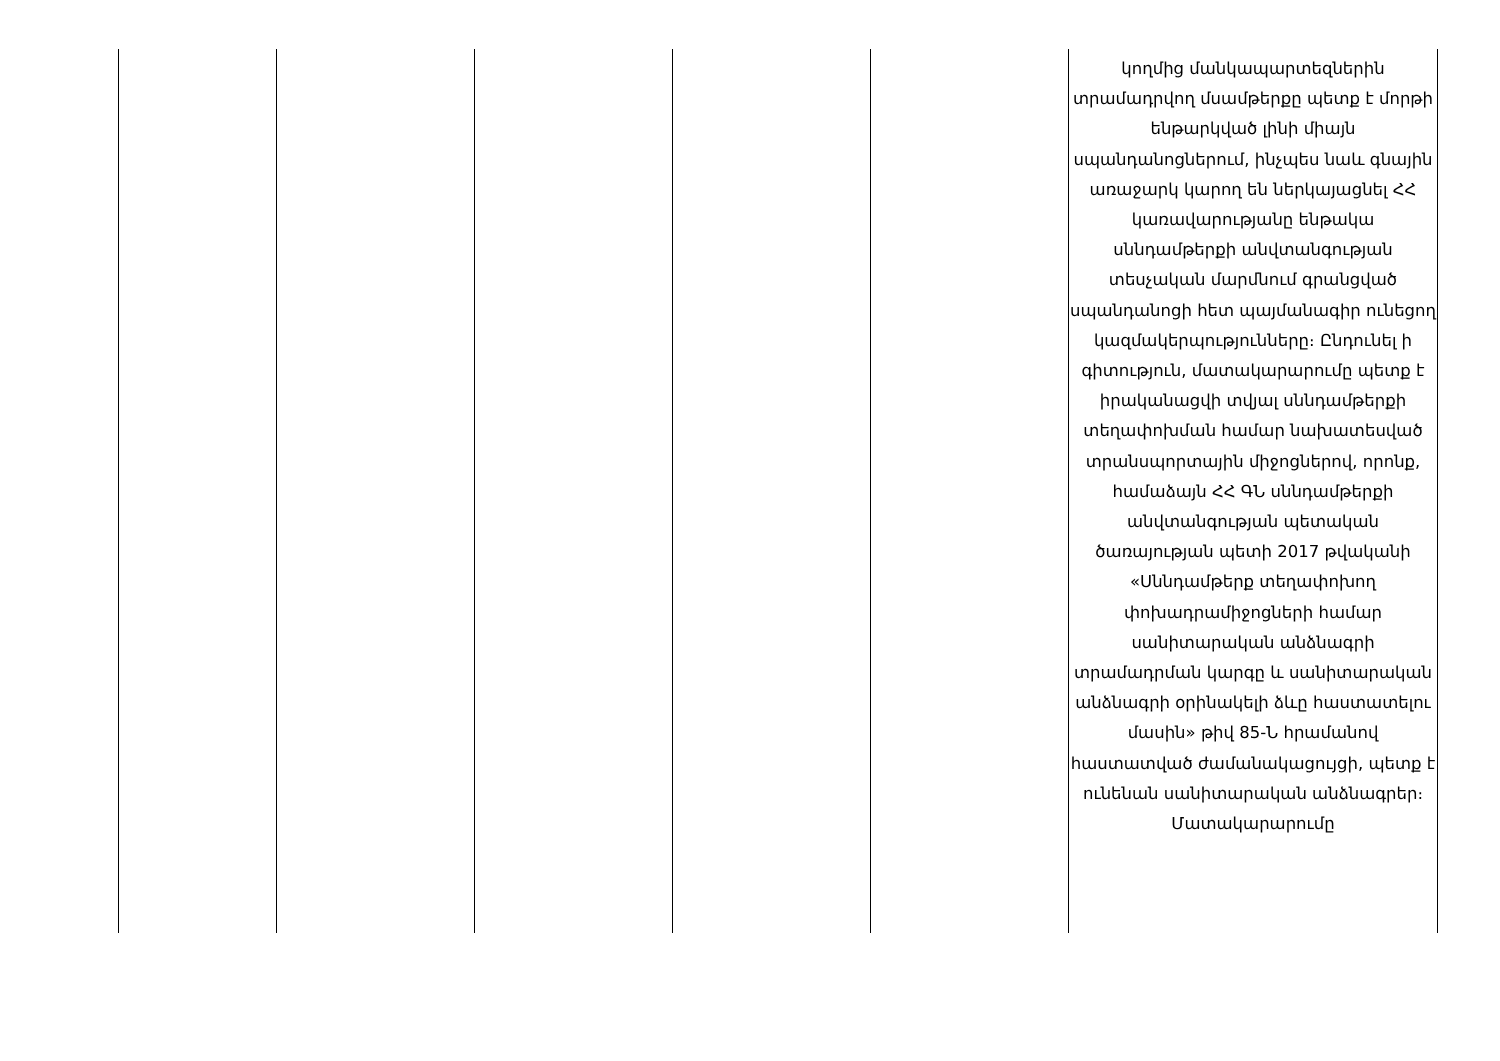| | | | | | կողմից մանկապարտեզներին տրամադրվող մսամթերքը պետք է մորթի ենթարկված լինի միայն սպանդանոցներում, ինչպես նաև գնային առաջարկ կարող են ներկայացնել ՀՀ կառավարությանը ենթակա սննդամթերքի անվտանգության տեսչական մարմնում գրանցված սպանդանոցի հետ պայմանագիր ունեցող կազմակերպությունները։ Ընդունել ի գիտություն, մատակարարումը պետք է իրականացվի տվյալ սննդամթերքի տեղափոխման համար նախատեսված տրանսպորտային միջոցներով, որոնք, համաձայն ՀՀ ԳՆ սննդամթերքի անվտանգության պետական ծառայության պետի 2017 թվականի «Սննդամթերք տեղափոխող փոխադրամիջոցների համար սանիտարական անձնագրի տրամադրման կարգը և սանիտարական անձնագրի օրինակելի ձևը հաստատելու մասին» թիվ 85-Ն հրամանով հաստատված ժամանակացույցի, պետք է ունենան սանիտարական անձնագրեր։ Մատակարարումը |